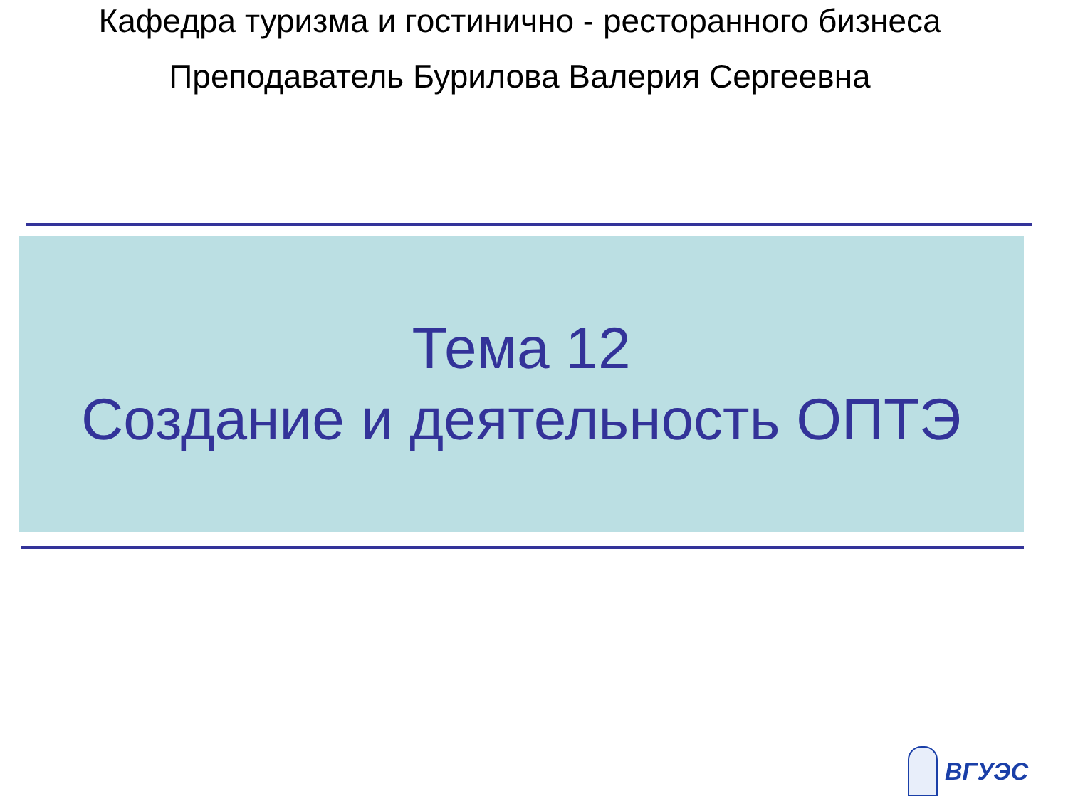Кафедра туризма и гостинично - ресторанного бизнеса
Преподаватель Бурилова Валерия Сергеевна
Тема 12
Создание и деятельность ОПТЭ
ВГУЭС